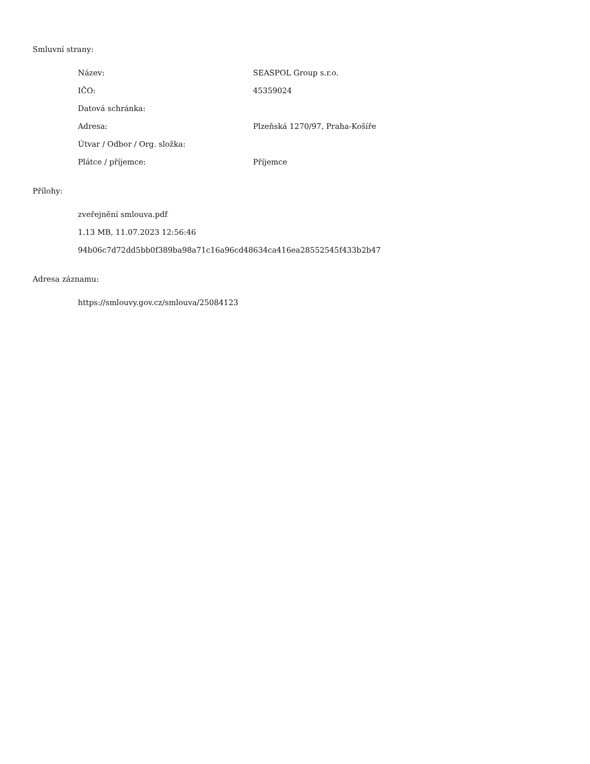Smluvní strany:
| Název: | SEASPOL Group s.r.o. |
| IČO: | 45359024 |
| Datová schránka: | |
| Adresa: | Plzeňská 1270/97, Praha-Košíře |
| Útvar / Odbor / Org. složka: | |
| Plátce / příjemce: | Příjemce |
Přílohy:
zveřejnění smlouva.pdf
1.13 MB, 11.07.2023 12:56:46
94b06c7d72dd5bb0f389ba98a71c16a96cd48634ca416ea28552545f433b2b47
Adresa záznamu:
https://smlouvy.gov.cz/smlouva/25084123